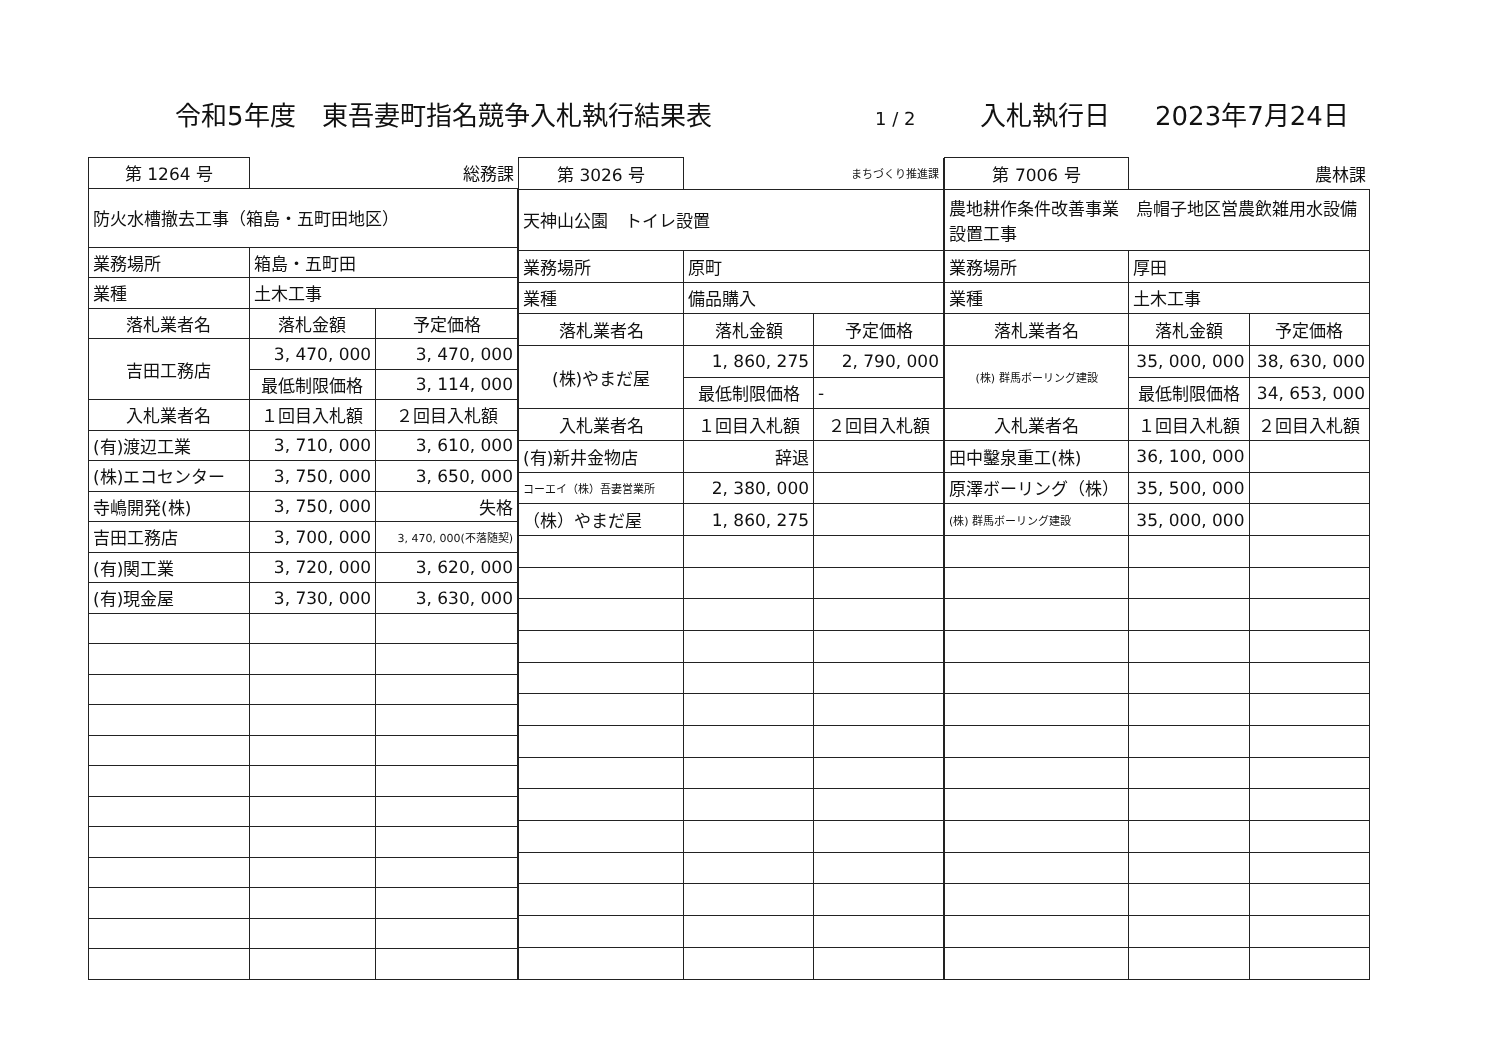令和5年度　東吾妻町指名競争入札執行結果表 1 / 2 入札執行日 2023年7月24日
| 第 1264 号 | 総務課 | |
| 防火水槽撤去工事（箱島・五町田地区） | | |
| 業務場所 | 箱島・五町田 | |
| 業種 | 土木工事 | |
| 落札業者名 | 落札金額 | 予定価格 |
| 吉田工務店 | 3, 470, 000 | 3, 470, 000 |
| | 最低制限価格 | 3, 114, 000 |
| 入札業者名 | １回目入札額 | ２回目入札額 |
| (有)渡辺工業 | 3, 710, 000 | 3, 610, 000 |
| (株)エコセンター | 3, 750, 000 | 3, 650, 000 |
| 寺嶋開発(株) | 3, 750, 000 | 失格 |
| 吉田工務店 | 3, 700, 000 | 3, 470, 000(不落随契) |
| (有)関工業 | 3, 720, 000 | 3, 620, 000 |
| (有)現金屋 | 3, 730, 000 | 3, 630, 000 |
| 第 3026 号 | まちづくり推進課 | |
| 天神山公園 トイレ設置 | | |
| 業務場所 | 原町 | |
| 業種 | 備品購入 | |
| 落札業者名 | 落札金額 | 予定価格 |
| (株)やまだ屋 | 1, 860, 275 | 2, 790, 000 |
| | 最低制限価格 | - |
| 入札業者名 | １回目入札額 | ２回目入札額 |
| (有)新井金物店 | 辞退 | |
| コーエイ（株）吾妻営業所 | 2, 380, 000 | |
| （株）やまだ屋 | 1, 860, 275 | |
| 第 7006 号 | 農林課 | |
| 農地耕作条件改善事業 烏帽子地区営農飲雑用水設備設置工事 | | |
| 業務場所 | 厚田 | |
| 業種 | 土木工事 | |
| 落札業者名 | 落札金額 | 予定価格 |
| (株) 群馬ボーリング建設 | 35, 000, 000 | 38, 630, 000 |
| | 最低制限価格 | 34, 653, 000 |
| 入札業者名 | １回目入札額 | ２回目入札額 |
| 田中鑿泉重工(株) | 36, 100, 000 | |
| 原澤ボーリング（株） | 35, 500, 000 | |
| (株) 群馬ボーリング建設 | 35, 000, 000 | |